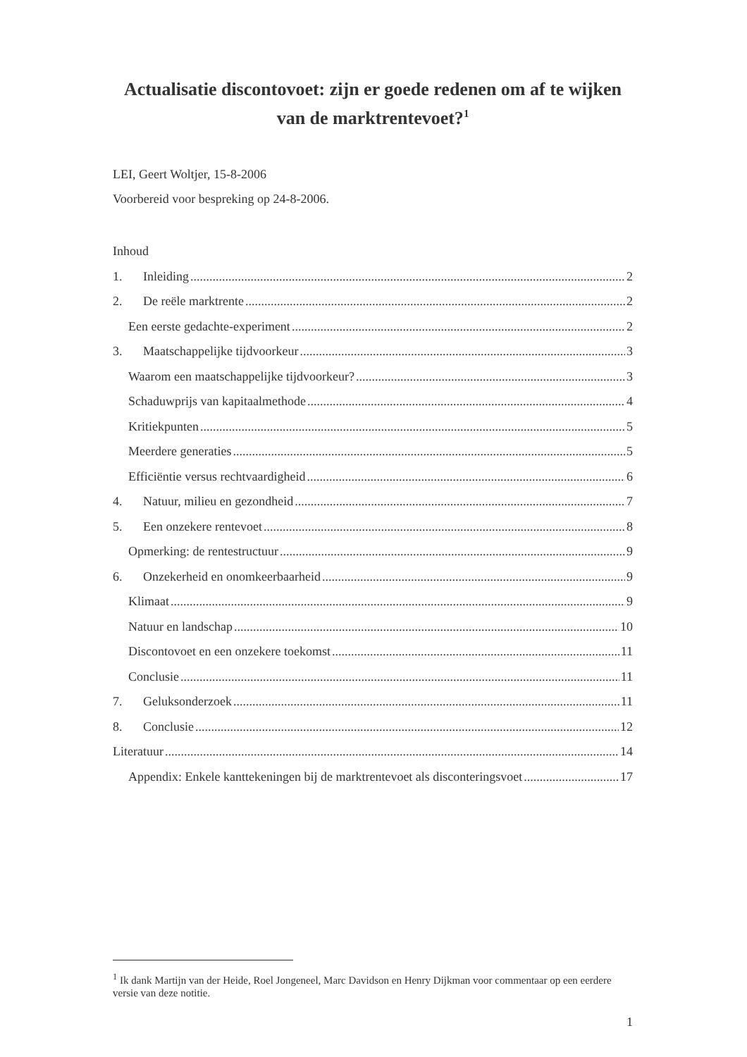Actualisatie discontovoet: zijn er goede redenen om af te wijken van de marktrentevoet?<sup>1</sup>
LEI, Geert Woltjer, 15-8-2006
Voorbereid voor bespreking op 24-8-2006.
Inhoud
1. Inleiding 2
2. De reële marktrente 2
Een eerste gedachte-experiment 2
3. Maatschappelijke tijdvoorkeur 3
Waarom een maatschappelijke tijdvoorkeur? 3
Schaduwprijs van kapitaalmethode 4
Kritiekpunten 5
Meerdere generaties 5
Efficiëntie versus rechtvaardigheid 6
4. Natuur, milieu en gezondheid 7
5. Een onzekere rentevoet 8
Opmerking: de rentestructuur 9
6. Onzekerheid en onomkeerbaarheid 9
Klimaat 9
Natuur en landschap 10
Discontovoet en een onzekere toekomst 11
Conclusie 11
7. Geluksonderzoek 11
8. Conclusie 12
Literatuur 14
Appendix: Enkele kanttekeningen bij de marktrentevoet als disconteringsvoet 17
<sup>1</sup> Ik dank Martijn van der Heide, Roel Jongeneel, Marc Davidson en Henry Dijkman voor commentaar op een eerdere versie van deze notitie.
1